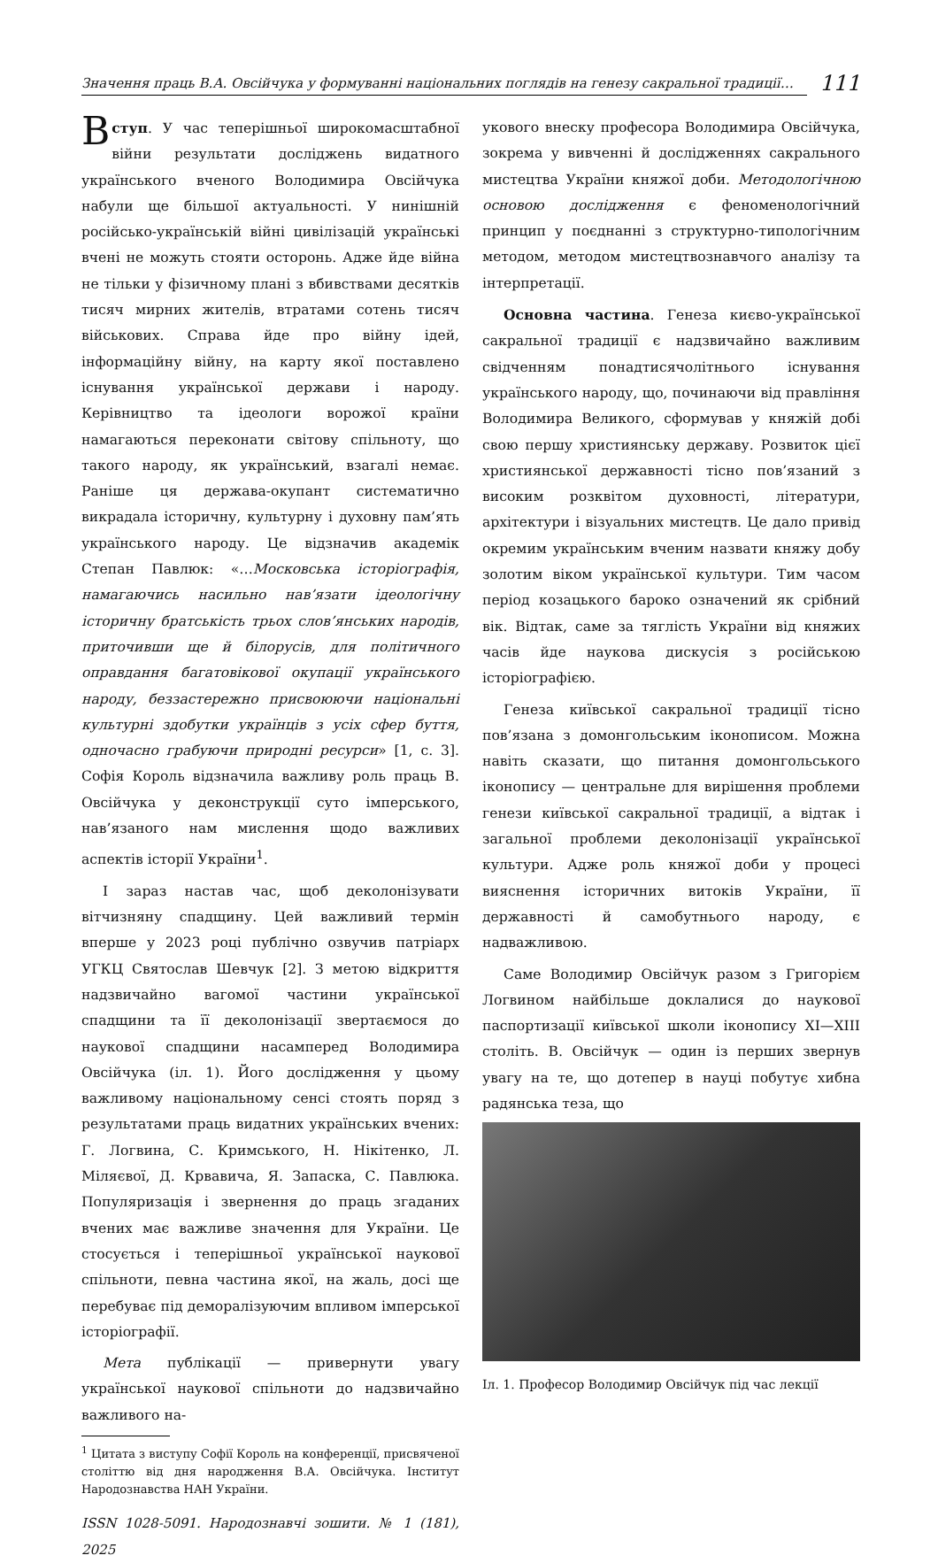Значення праць В.А. Овсійчука у формуванні національних поглядів на генезу сакральної традиції…
111
Вступ. У час теперішньої широкомасштабної війни результати досліджень видатного українського вченого Володимира Овсійчука набули ще більшої актуальності. У нинішній російсько-українській війні цивілізацій українські вчені не можуть стояти осторонь. Адже йде війна не тільки у фізичному плані з вбивствами десятків тисяч мирних жителів, втратами сотень тисяч військових. Справа йде про війну ідей, інформаційну війну, на карту якої поставлено існування української держави і народу. Керівництво та ідеологи ворожої країни намагаються переконати світову спільноту, що такого народу, як український, взагалі немає. Раніше ця держава-окупант систематично викрадала історичну, культурну і духовну пам’ять українського народу. Це відзначив академік Степан Павлюк: «…Московська історіографія, намагаючись насильно нав’язати ідеологічну історичну братськість трьох слов’янських народів, приточивши ще й білорусів, для політичного оправдання багатовікової окупації українського народу, беззастережно присвоюючи національні культурні здобутки українців з усіх сфер буття, одночасно грабуючи природні ресурси» [1, с. 3]. Софія Король відзначила важливу роль праць В. Овсійчука у деконструкції суто імперського, нав’язаного нам мислення щодо важливих аспектів історії України<sup>1</sup>.
І зараз настав час, щоб деколонізувати вітчизняну спадщину. Цей важливий термін вперше у 2023 році публічно озвучив патріарх УГКЦ Святослав Шевчук [2]. З метою відкриття надзвичайно вагомої частини української спадщини та її деколонізації звертаємося до наукової спадщини насамперед Володимира Овсійчука (іл. 1). Його дослідження у цьому важливому національному сенсі стоять поряд з результатами праць видатних українських вчених: Г. Логвина, С. Кримського, Н. Нікітенко, Л. Міляєвої, Д. Крвавича, Я. Запаска, С. Павлюка. Популяризація і звернення до праць згаданих вчених має важливе значення для України. Це стосується і теперішньої української наукової спільноти, певна частина якої, на жаль, досі ще перебуває під деморалізуючим впливом імперської історіографії.
Мета публікації — привернути увагу української наукової спільноти до надзвичайно важливого на-
<sup>1</sup> Цитата з виступу Софії Король на конференції, присвяченої століттю від дня народження В.А. Овсійчука. Інститут Народознавства НАН України.
ISSN 1028-5091. Народознавчі зошити. № 1 (181), 2025
укового внеску професора Володимира Овсійчука, зокрема у вивченні й дослідженнях сакрального мистецтва України княжої доби. Методологічною основою дослідження є феноменологічний принцип у поєднанні з структурно-типологічним методом, методом мистецтвознавчого аналізу та інтерпретації.
Основна частина. Генеза києво-української сакральної традиції є надзвичайно важливим свідченням понадтисячолітнього існування українського народу, що, починаючи від правління Володимира Великого, сформував у княжій добі свою першу християнську державу. Розвиток цієї християнської державності тісно пов’язаний з високим розквітом духовності, літератури, архітектури і візуальних мистецтв. Це дало привід окремим українським вченим назвати княжу добу золотим віком української культури. Тим часом період козацького бароко означений як срібний вік. Відтак, саме за тяглість України від княжих часів йде наукова дискусія з російською історіографією.
Генеза київської сакральної традиції тісно пов’язана з домонгольським іконописом. Можна навіть сказати, що питання домонгольського іконопису — центральне для вирішення проблеми генези київської сакральної традиції, а відтак і загальної проблеми деколонізації української культури. Адже роль княжої доби у процесі вияснення історичних витоків України, її державності й самобутнього народу, є надважливою.
Саме Володимир Овсійчук разом з Григорієм Логвином найбільше доклалися до наукової паспортизації київської школи іконопису XI—XIII століть. В. Овсійчук — один із перших звернув увагу на те, що дотепер в науці побутує хибна радянська теза, що
Іл. 1. Професор Володимир Овсійчук під час лекції